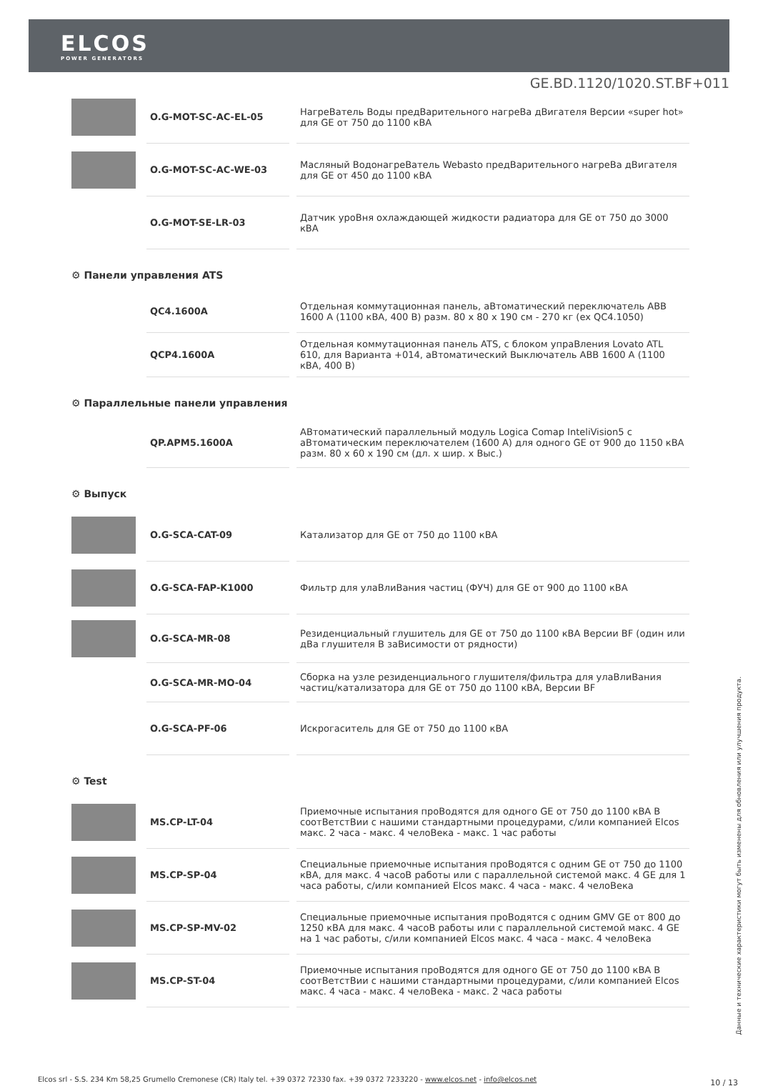ELCOS
POWER GENERATORS
GE.BD.1120/1020.ST.BF+011
| | O.G-MOT-SC-AC-EL-05 | НагреВатель Воды предВарительного нагреВа дВигателя Версии «super hot» для GE от 750 до 1100 кВА |
| | O.G-MOT-SC-AC-WE-03 | Масляный ВодонагреВатель Webasto предВарительного нагреВа дВигателя для GE от 450 до 1100 кВА |
| | O.G-MOT-SE-LR-03 | Датчик уроВня охлаждающей жидкости радиатора для GE от 750 до 3000 кВА |
| ⚙ Панели управления ATS | | |
| | QC4.1600A | Отдельная коммутационная панель, аВтоматический переключатель ABB 1600 A (1100 кВА, 400 В) разм. 80 x 80 x 190 см - 270 кг (ex QC4.1050) |
| | QCP4.1600A | Отдельная коммутационная панель ATS, с блоком упраВления Lovato ATL 610, для Варианта +014, аВтоматический Выключатель ABB 1600 A (1100 кВА, 400 В) |
| ⚙ Параллельные панели управления | | |
| | QP.APM5.1600A | АВтоматический параллельный модуль Logica Comap InteliVision5 с аВтоматическим переключателем (1600 A) для одного GE от 900 до 1150 кВА разм. 80 x 60 x 190 см (дл. x шир. x Выс.) |
| ⚙ Выпуск | | |
| | O.G-SCA-CAT-09 | Катализатор для GE от 750 до 1100 кВА |
| | O.G-SCA-FAP-K1000 | Фильтр для улаВлиВания частиц (ФУЧ) для GE от 900 до 1100 кВА |
| | O.G-SCA-MR-08 | Резиденциальный глушитель для GE от 750 до 1100 кВА Версии BF (один или дВа глушителя В заВисимости от рядности) |
| | O.G-SCA-MR-MO-04 | Сборка на узле резиденциального глушителя/фильтра для улаВлиВания частиц/катализатора для GE от 750 до 1100 кВА, Версии BF |
| | O.G-SCA-PF-06 | Искрогаситель для GE от 750 до 1100 кВА |
| ⚙ Test | | |
| | MS.CP-LT-04 | Приемочные испытания проВодятся для одного GE от 750 до 1100 кВА В соотВетстВии с нашими стандартными процедурами, с/или компанией Elcos макс. 2 часа - макс. 4 челоВека - макс. 1 час работы |
| | MS.CP-SP-04 | Специальные приемочные испытания проВодятся с одним GE от 750 до 1100 кВА, для макс. 4 часоВ работы или с параллельной системой макс. 4 GE для 1 часа работы, с/или компанией Elcos макс. 4 часа - макс. 4 челоВека |
| | MS.CP-SP-MV-02 | Специальные приемочные испытания проВодятся с одним GMV GE от 800 до 1250 кВА для макс. 4 часоВ работы или с параллельной системой макс. 4 GE на 1 час работы, с/или компанией Elcos макс. 4 часа - макс. 4 челоВека |
| | MS.CP-ST-04 | Приемочные испытания проВодятся для одного GE от 750 до 1100 кВА В соотВетстВии с нашими стандартными процедурами, с/или компанией Elcos макс. 4 часа - макс. 4 челоВека - макс. 2 часа работы |
Данные и технические характеристики могут быть изменены для обновления или улучшения продукта.
Elcos srl - S.S. 234 Km 58,25 Grumello Cremonese (CR) Italy tel. +39 0372 72330 fax. +39 0372 7233220 - www.elcos.net - info@elcos.net
10 / 13